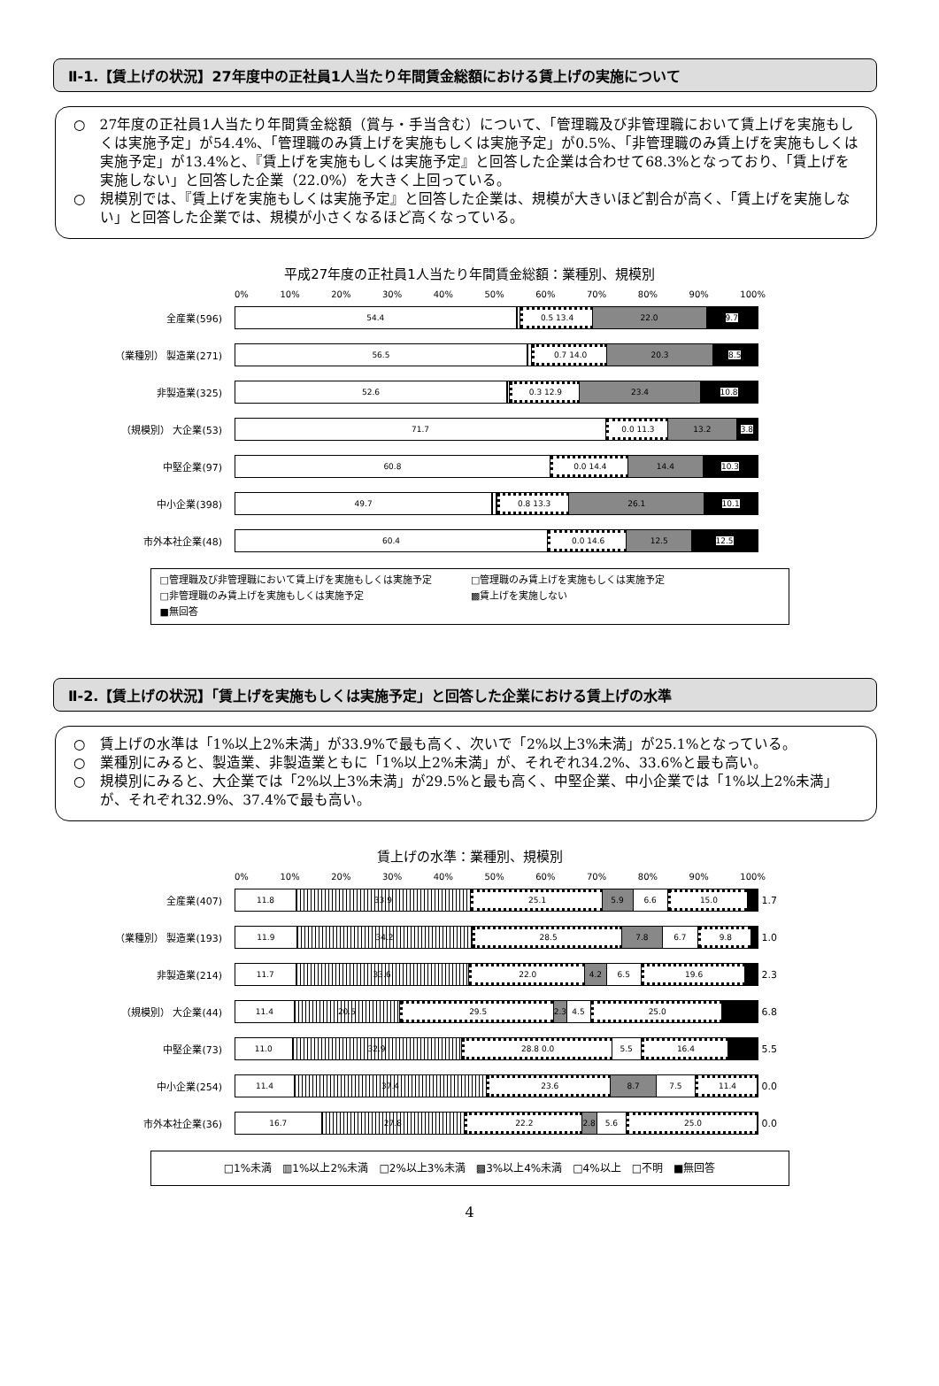Ⅱ-1.【賃上げの状況】27年度中の正社員1人当たり年間賃金総額における賃上げの実施について
○　27年度の正社員1人当たり年間賃金総額（賞与・手当含む）について、「管理職及び非管理職において賃上げを実施もしくは実施予定」が54.4%、「管理職のみ賃上げを実施もしくは実施予定」が0.5%、「非管理職のみ賃上げを実施もしくは実施予定」が13.4%と、『賃上げを実施もしくは実施予定』と回答した企業は合わせて68.3%となっており、「賃上げを実施しない」と回答した企業（22.0%）を大きく上回っている。
○　規模別では、『賃上げを実施もしくは実施予定』と回答した企業は、規模が大きいほど割合が高く、「賃上げを実施しない」と回答した企業では、規模が小さくなるほど高くなっている。
平成27年度の正社員1人当たり年間賃金総額：業種別、規模別
0% 10% 20% 30% 40% 50% 60% 70% 80% 90% 100%
全産業(596)
54.4 0.5 13.4 22.0 9.7
（業種別） 製造業(271)
56.5 0.7 14.0 20.3 8.5
非製造業(325)
52.6 0.3 12.9 23.4 10.8
（規模別） 大企業(53)
71.7 0.0 11.3 13.2 3.8
中堅企業(97)
60.8 0.0 14.4 14.4 10.3
中小企業(398)
49.7 0.8 13.3 26.1 10.1
市外本社企業(48)
60.4 0.0 14.6 12.5 12.5
□管理職及び非管理職において賃上げを実施もしくは実施予定　　　　□管理職のみ賃上げを実施もしくは実施予定
□非管理職のみ賃上げを実施もしくは実施予定　　　　　　　　　　　▩賃上げを実施しない
■無回答
Ⅱ-2.【賃上げの状況】「賃上げを実施もしくは実施予定」と回答した企業における賃上げの水準
○　賃上げの水準は「1%以上2%未満」が33.9%で最も高く、次いで「2%以上3%未満」が25.1%となっている。
○　業種別にみると、製造業、非製造業ともに「1%以上2%未満」が、それぞれ34.2%、33.6%と最も高い。
○　規模別にみると、大企業では「2%以上3%未満」が29.5%と最も高く、中堅企業、中小企業では「1%以上2%未満」が、それぞれ32.9%、37.4%で最も高い。
賃上げの水準：業種別、規模別
0% 10% 20% 30% 40% 50% 60% 70% 80% 90% 100%
全産業(407)
11.8 33.9 25.1 5.9 6.6 15.0
1.7
（業種別） 製造業(193)
11.9 34.2 28.5 7.8 6.7 9.8
1.0
非製造業(214)
11.7 33.6 22.0 4.2 6.5 19.6
2.3
（規模別） 大企業(44)
11.4 20.5 29.5 2.3 4.5 25.0
6.8
中堅企業(73)
11.0 32.9 28.8 0.0 5.5 16.4
5.5
中小企業(254)
11.4 37.4 23.6 8.7 7.5 11.4
0.0
市外本社企業(36)
16.7 27.8 22.2 2.8 5.6 25.0
0.0
□1%未満　▥1%以上2%未満　□2%以上3%未満　▩3%以上4%未満　□4%以上　□不明　■無回答
4